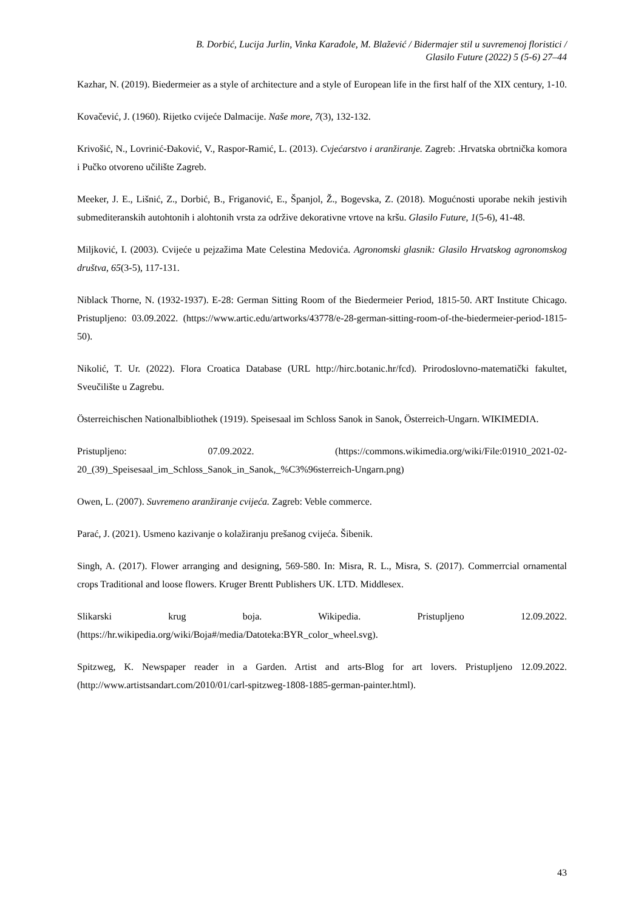B. Dorbić, Lucija Jurlin, Vinka Karađole, M. Blažević / Bidermajer stil u suvremenoj floristici /
Glasilo Future (2022) 5 (5-6) 27–44
Kazhar, N. (2019). Biedermeier as a style of architecture and a style of European life in the first half of the XIX century, 1-10.
Kovačević, J. (1960). Rijetko cvijeće Dalmacije. Naše more, 7(3), 132-132.
Krivošić, N., Lovrinić-Đaković, V., Raspor-Ramić, L. (2013). Cvjećarstvo i aranžiranje. Zagreb: .Hrvatska obrtnička komora i Pučko otvoreno učilište Zagreb.
Meeker, J. E., Lišnić, Z., Dorbić, B., Friganović, E., Španjol, Ž., Bogevska, Z. (2018). Mogućnosti uporabe nekih jestivih submediteranskih autohtonih i alohtonih vrsta za održive dekorativne vrtove na kršu. Glasilo Future, 1(5-6), 41-48.
Miljković, I. (2003). Cvijeće u pejzažima Mate Celestina Medovića. Agronomski glasnik: Glasilo Hrvatskog agronomskog društva, 65(3-5), 117-131.
Niblack Thorne, N. (1932-1937). E-28: German Sitting Room of the Biedermeier Period, 1815-50. ART Institute Chicago. Pristupljeno: 03.09.2022. (https://www.artic.edu/artworks/43778/e-28-german-sitting-room-of-the-biedermeier-period-1815-50).
Nikolić, T. Ur. (2022). Flora Croatica Database (URL http://hirc.botanic.hr/fcd). Prirodoslovno-matematički fakultet, Sveučilište u Zagrebu.
Österreichischen Nationalbibliothek (1919). Speisesaal im Schloss Sanok in Sanok, Österreich-Ungarn. WIKIMEDIA.
Pristupljeno: 07.09.2022. (https://commons.wikimedia.org/wiki/File:01910_2021-02-20_(39)_Speisesaal_im_Schloss_Sanok_in_Sanok,_%C3%96sterreich-Ungarn.png)
Owen, L. (2007). Suvremeno aranžiranje cvijeća. Zagreb: Veble commerce.
Parać, J. (2021). Usmeno kazivanje o kolažiranju prešanog cvijeća. Šibenik.
Singh, A. (2017). Flower arranging and designing, 569-580. In: Misra, R. L., Misra, S. (2017). Commerrcial ornamental crops Traditional and loose flowers. Kruger Brentt Publishers UK. LTD. Middlesex.
Slikarski krug boja. Wikipedia. Pristupljeno 12.09.2022. (https://hr.wikipedia.org/wiki/Boja#/media/Datoteka:BYR_color_wheel.svg).
Spitzweg, K. Newspaper reader in a Garden. Artist and arts-Blog for art lovers. Pristupljeno 12.09.2022. (http://www.artistsandart.com/2010/01/carl-spitzweg-1808-1885-german-painter.html).
43